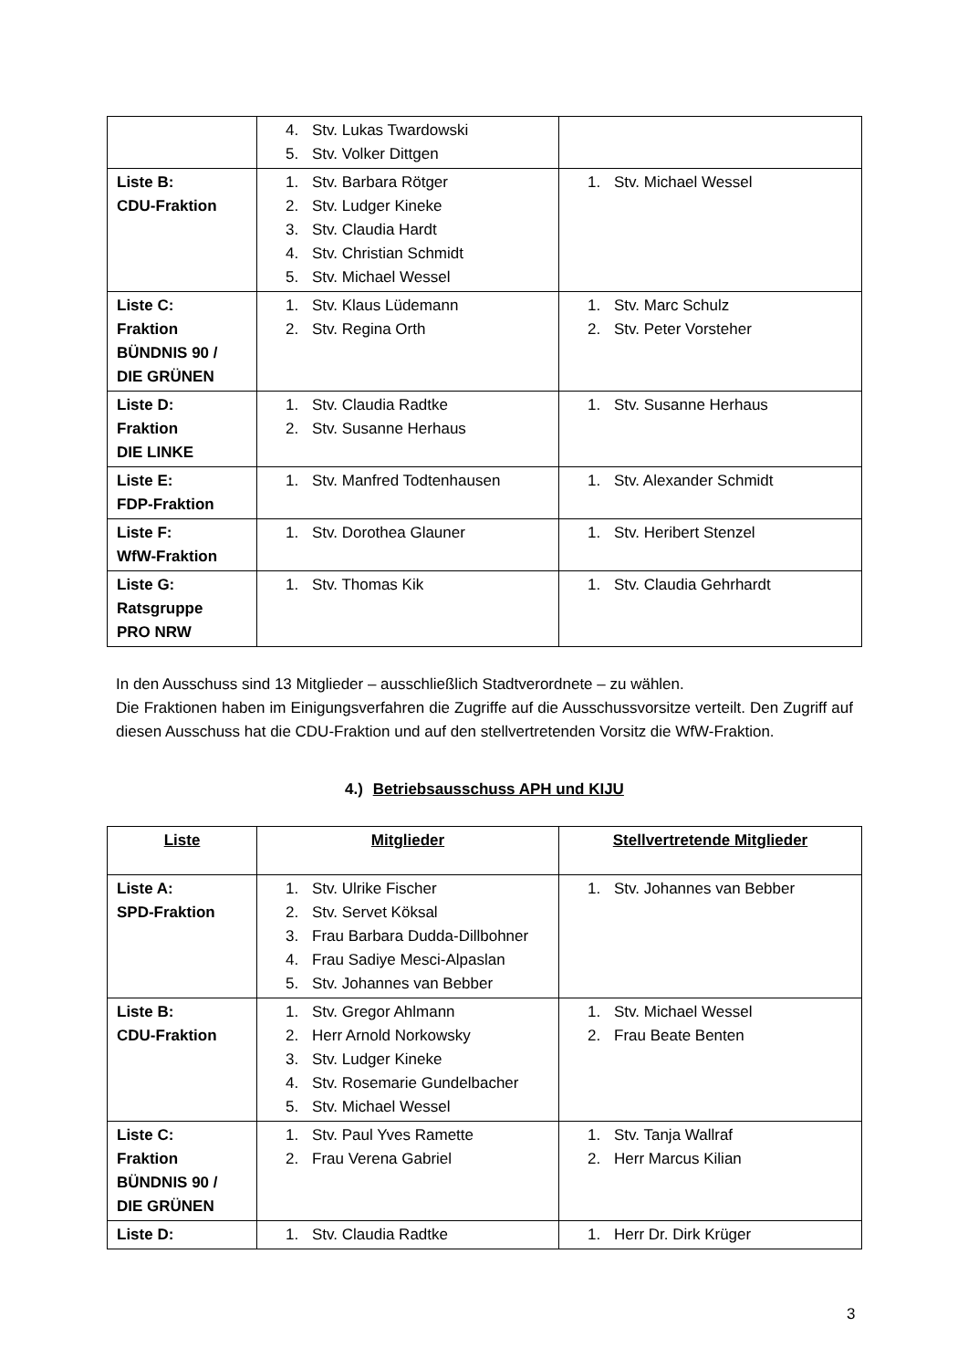| | 4. Stv. Lukas Twardowski 5. Stv. Volker Dittgen | |
| Liste B: CDU-Fraktion | 1. Stv. Barbara Rötger 2. Stv. Ludger Kineke 3. Stv. Claudia Hardt 4. Stv. Christian Schmidt 5. Stv. Michael Wessel | 1. Stv. Michael Wessel |
| Liste C: Fraktion BÜNDNIS 90 / DIE GRÜNEN | 1. Stv. Klaus Lüdemann 2. Stv. Regina Orth | 1. Stv. Marc Schulz 2. Stv. Peter Vorsteher |
| Liste D: Fraktion DIE LINKE | 1. Stv. Claudia Radtke 2. Stv. Susanne Herhaus | 1. Stv. Susanne Herhaus |
| Liste E: FDP-Fraktion | 1. Stv. Manfred Todtenhausen | 1. Stv. Alexander Schmidt |
| Liste F: WfW-Fraktion | 1. Stv. Dorothea Glauner | 1. Stv. Heribert Stenzel |
| Liste G: Ratsgruppe PRO NRW | 1. Stv. Thomas Kik | 1. Stv. Claudia Gehrhardt |
In den Ausschuss sind 13 Mitglieder – ausschließlich Stadtverordnete – zu wählen.
Die Fraktionen haben im Einigungsverfahren die Zugriffe auf die Ausschussvorsitze verteilt. Den Zugriff auf diesen Ausschuss hat die CDU-Fraktion und auf den stellvertretenden Vorsitz die WfW-Fraktion.
4.) Betriebsausschuss APH und KIJU
| Liste | Mitglieder | Stellvertretende Mitglieder |
| --- | --- | --- |
| Liste A: SPD-Fraktion | 1. Stv. Ulrike Fischer 2. Stv. Servet Köksal 3. Frau Barbara Dudda-Dillbohner 4. Frau Sadiye Mesci-Alpaslan 5. Stv. Johannes van Bebber | 1. Stv. Johannes van Bebber |
| Liste B: CDU-Fraktion | 1. Stv. Gregor Ahlmann 2. Herr Arnold Norkowsky 3. Stv. Ludger Kineke 4. Stv. Rosemarie Gundelbacher 5. Stv. Michael Wessel | 1. Stv. Michael Wessel 2. Frau Beate Benten |
| Liste C: Fraktion BÜNDNIS 90 / DIE GRÜNEN | 1. Stv. Paul Yves Ramette 2. Frau Verena Gabriel | 1. Stv. Tanja Wallraf 2. Herr Marcus Kilian |
| Liste D: | 1. Stv. Claudia Radtke | 1. Herr Dr. Dirk Krüger |
3